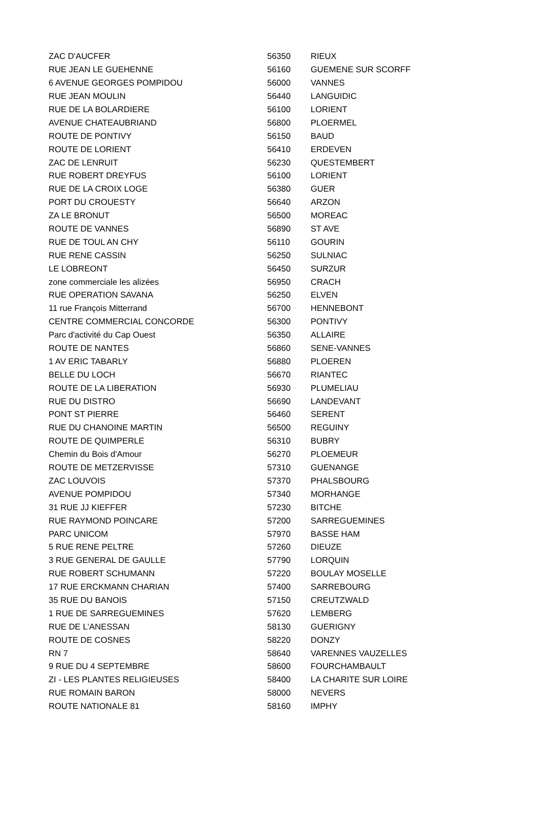| ZAC D'AUCFER | 56350 | RIEUX |
| RUE JEAN LE GUEHENNE | 56160 | GUEMENE SUR SCORFF |
| 6 AVENUE GEORGES POMPIDOU | 56000 | VANNES |
| RUE JEAN MOULIN | 56440 | LANGUIDIC |
| RUE DE LA BOLARDIERE | 56100 | LORIENT |
| AVENUE CHATEAUBRIAND | 56800 | PLOERMEL |
| ROUTE DE PONTIVY | 56150 | BAUD |
| ROUTE DE LORIENT | 56410 | ERDEVEN |
| ZAC DE LENRUIT | 56230 | QUESTEMBERT |
| RUE ROBERT DREYFUS | 56100 | LORIENT |
| RUE DE LA CROIX LOGE | 56380 | GUER |
| PORT DU CROUESTY | 56640 | ARZON |
| ZA LE BRONUT | 56500 | MOREAC |
| ROUTE DE VANNES | 56890 | ST AVE |
| RUE DE TOUL AN CHY | 56110 | GOURIN |
| RUE RENE CASSIN | 56250 | SULNIAC |
| LE LOBREONT | 56450 | SURZUR |
| zone commerciale les alizées | 56950 | CRACH |
| RUE OPERATION SAVANA | 56250 | ELVEN |
| 11 rue François Mitterrand | 56700 | HENNEBONT |
| CENTRE COMMERCIAL CONCORDE | 56300 | PONTIVY |
| Parc d'activité du Cap Ouest | 56350 | ALLAIRE |
| ROUTE DE NANTES | 56860 | SENE-VANNES |
| 1 AV ERIC TABARLY | 56880 | PLOEREN |
| BELLE DU LOCH | 56670 | RIANTEC |
| ROUTE DE LA LIBERATION | 56930 | PLUMELIAU |
| RUE DU DISTRO | 56690 | LANDEVANT |
| PONT ST PIERRE | 56460 | SERENT |
| RUE DU CHANOINE MARTIN | 56500 | REGUINY |
| ROUTE DE QUIMPERLE | 56310 | BUBRY |
| Chemin du Bois d'Amour | 56270 | PLOEMEUR |
| ROUTE DE METZERVISSE | 57310 | GUENANGE |
| ZAC LOUVOIS | 57370 | PHALSBOURG |
| AVENUE POMPIDOU | 57340 | MORHANGE |
| 31 RUE JJ KIEFFER | 57230 | BITCHE |
| RUE RAYMOND POINCARE | 57200 | SARREGUEMINES |
| PARC UNICOM | 57970 | BASSE HAM |
| 5 RUE RENE PELTRE | 57260 | DIEUZE |
| 3 RUE GENERAL DE GAULLE | 57790 | LORQUIN |
| RUE ROBERT SCHUMANN | 57220 | BOULAY MOSELLE |
| 17 RUE ERCKMANN CHARIAN | 57400 | SARREBOURG |
| 35 RUE DU BANOIS | 57150 | CREUTZWALD |
| 1 RUE DE SARREGUEMINES | 57620 | LEMBERG |
| RUE DE L'ANESSAN | 58130 | GUERIGNY |
| ROUTE DE COSNES | 58220 | DONZY |
| RN 7 | 58640 | VARENNES VAUZELLES |
| 9 RUE DU 4 SEPTEMBRE | 58600 | FOURCHAMBAULT |
| ZI - LES PLANTES RELIGIEUSES | 58400 | LA CHARITE SUR LOIRE |
| RUE ROMAIN BARON | 58000 | NEVERS |
| ROUTE NATIONALE 81 | 58160 | IMPHY |